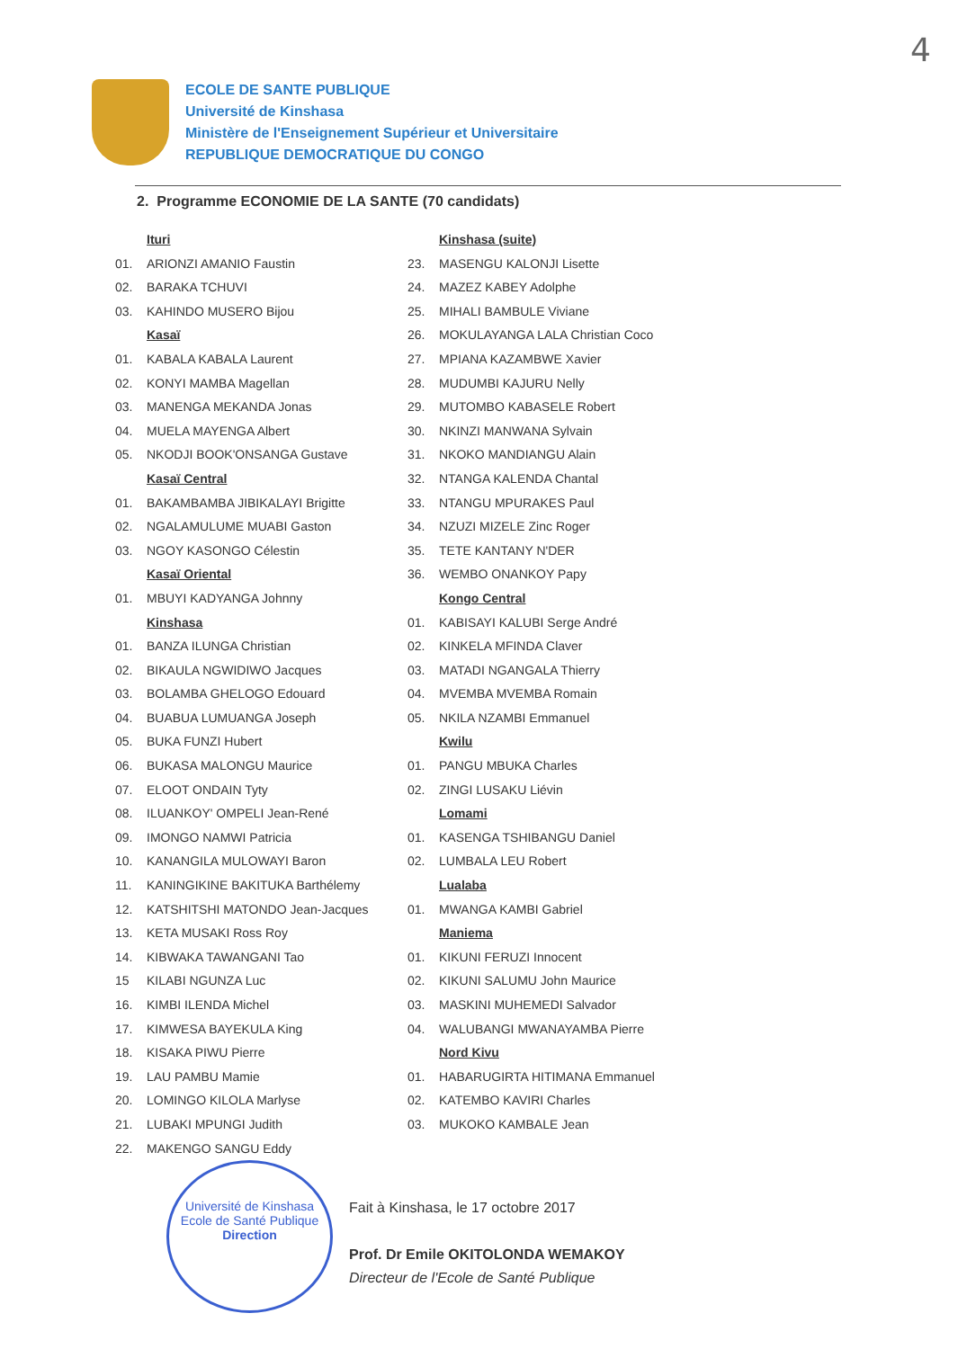4
ECOLE DE SANTE PUBLIQUE
Université de Kinshasa
Ministère de l'Enseignement Supérieur et Universitaire
REPUBLIQUE DEMOCRATIQUE DU CONGO
2. Programme ECONOMIE DE LA SANTE (70 candidats)
Ituri
01. ARIONZI AMANIO Faustin
02. BARAKA TCHUVI
03. KAHINDO MUSERO Bijou
Kasaï
01. KABALA KABALA Laurent
02. KONYI MAMBA Magellan
03. MANENGA MEKANDA Jonas
04. MUELA MAYENGA Albert
05. NKODJI BOOK'ONSANGA Gustave
Kasaï Central
01. BAKAMBAMBA JIBIKALAYI Brigitte
02. NGALAMULUME MUABI Gaston
03. NGOY KASONGO Célestin
Kasaï Oriental
01. MBUYI KADYANGA Johnny
Kinshasa
01. BANZA ILUNGA Christian
02. BIKAULA NGWIDIWO Jacques
03. BOLAMBA GHELOGO Edouard
04. BUABUA LUMUANGA Joseph
05. BUKA FUNZI Hubert
06. BUKASA MALONGU Maurice
07. ELOOT ONDAIN Tyty
08. ILUANKOY' OMPELI Jean-René
09. IMONGO NAMWI Patricia
10. KANANGILA MULOWAYI Baron
11. KANINGIKINE BAKITUKA Barthélemy
12. KATSHITSHI MATONDO Jean-Jacques
13. KETA MUSAKI Ross Roy
14. KIBWAKA TAWANGANI Tao
15 KILABI NGUNZA Luc
16. KIMBI ILENDA Michel
17. KIMWESA BAYEKULA King
18. KISAKA PIWU Pierre
19. LAU PAMBU Mamie
20. LOMINGO KILOLA Marlyse
21. LUBAKI MPUNGI Judith
22. MAKENGO SANGU Eddy
Kinshasa (suite)
23. MASENGU KALONJI Lisette
24. MAZEZ KABEY Adolphe
25. MIHALI BAMBULE Viviane
26. MOKULAYANGA LALA Christian Coco
27. MPIANA KAZAMBWE Xavier
28. MUDUMBI KAJURU Nelly
29. MUTOMBO KABASELE Robert
30. NKINZI MANWANA Sylvain
31. NKOKO MANDIANGU Alain
32. NTANGA KALENDA Chantal
33. NTANGU MPURAKES Paul
34. NZUZI MIZELE Zinc Roger
35. TETE KANTANY N'DER
36. WEMBO ONANKOY Papy
Kongo Central
01. KABISAYI KALUBI Serge André
02. KINKELA MFINDA Claver
03. MATADI NGANGALA Thierry
04. MVEMBA MVEMBA Romain
05. NKILA NZAMBI Emmanuel
Kwilu
01. PANGU MBUKA Charles
02. ZINGI LUSAKU Liévin
Lomami
01. KASENGA TSHIBANGU Daniel
02. LUMBALA LEU Robert
Lualaba
01. MWANGA KAMBI Gabriel
Maniema
01. KIKUNI FERUZI Innocent
02. KIKUNI SALUMU John Maurice
03. MASKINI MUHEMEDI Salvador
04. WALUBANGI MWANAYAMBA Pierre
Nord Kivu
01. HABARUGIRTA HITIMANA Emmanuel
02. KATEMBO KAVIRI Charles
03. MUKOKO KAMBALE Jean
Fait à Kinshasa, le 17 octobre 2017
Prof. Dr Emile OKITOLONDA WEMAKOY
Directeur de l'Ecole de Santé Publique
Université de Kinshasa
Ecole de Santé Publique
Direction